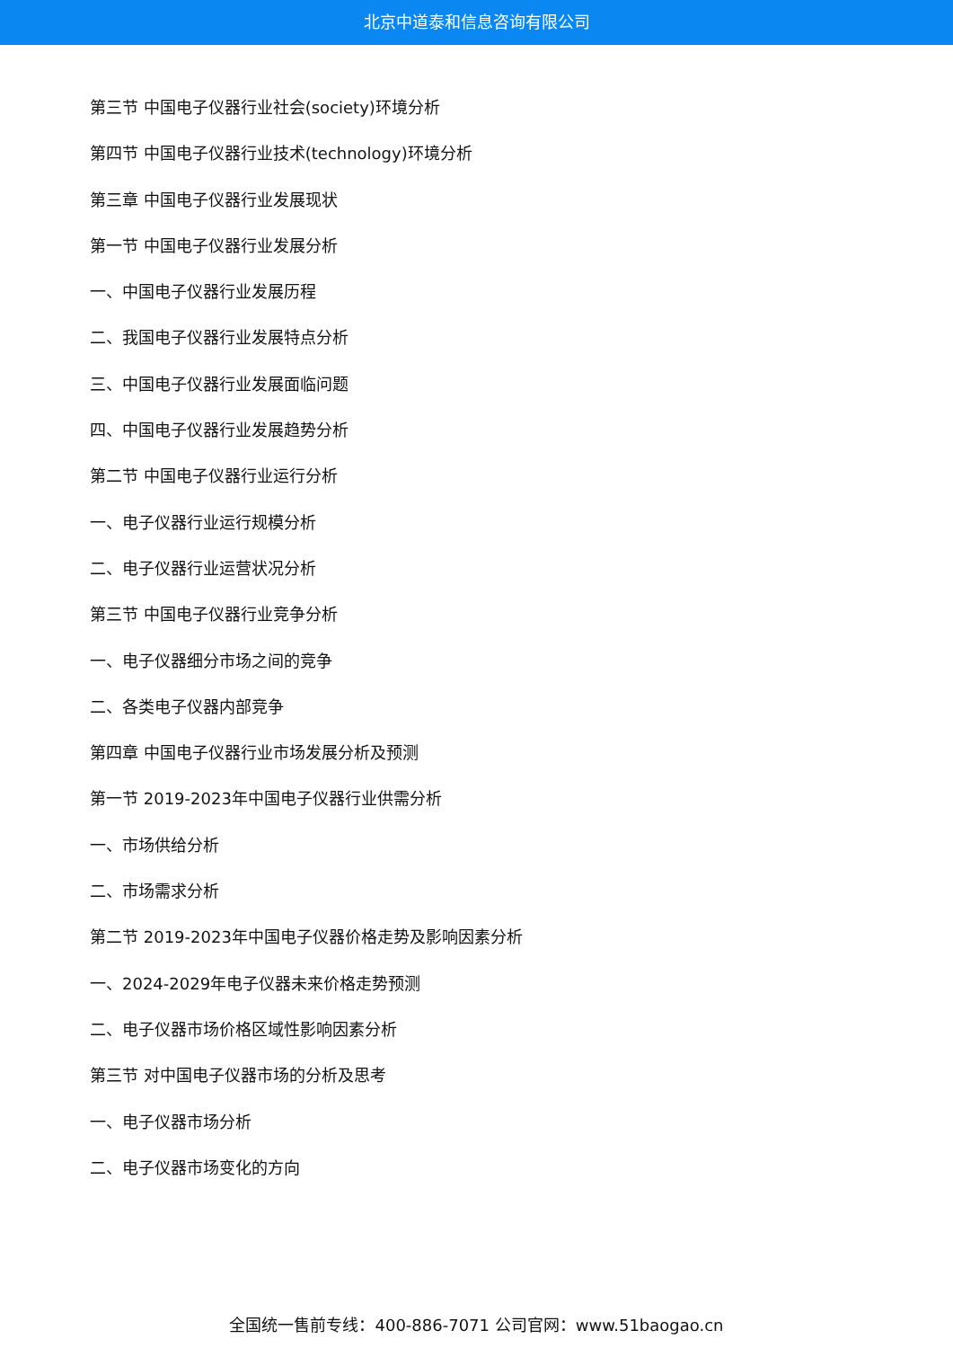北京中道泰和信息咨询有限公司
第三节 中国电子仪器行业社会(society)环境分析
第四节 中国电子仪器行业技术(technology)环境分析
第三章 中国电子仪器行业发展现状
第一节 中国电子仪器行业发展分析
一、中国电子仪器行业发展历程
二、我国电子仪器行业发展特点分析
三、中国电子仪器行业发展面临问题
四、中国电子仪器行业发展趋势分析
第二节 中国电子仪器行业运行分析
一、电子仪器行业运行规模分析
二、电子仪器行业运营状况分析
第三节 中国电子仪器行业竞争分析
一、电子仪器细分市场之间的竞争
二、各类电子仪器内部竞争
第四章 中国电子仪器行业市场发展分析及预测
第一节 2019-2023年中国电子仪器行业供需分析
一、市场供给分析
二、市场需求分析
第二节 2019-2023年中国电子仪器价格走势及影响因素分析
一、2024-2029年电子仪器未来价格走势预测
二、电子仪器市场价格区域性影响因素分析
第三节 对中国电子仪器市场的分析及思考
一、电子仪器市场分析
二、电子仪器市场变化的方向
全国统一售前专线：400-886-7071 公司官网：www.51baogao.cn